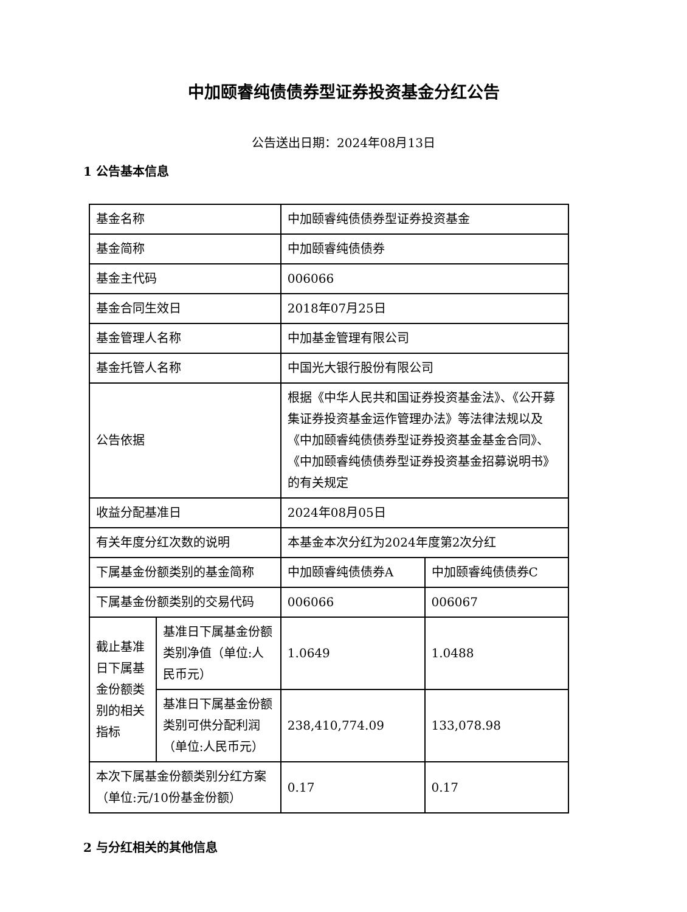中加颐睿纯债债券型证券投资基金分红公告
公告送出日期：2024年08月13日
1 公告基本信息
| 基金名称 | | 中加颐睿纯债债券型证券投资基金 | |
| 基金简称 | | 中加颐睿纯债债券 | |
| 基金主代码 | | 006066 | |
| 基金合同生效日 | | 2018年07月25日 | |
| 基金管理人名称 | | 中加基金管理有限公司 | |
| 基金托管人名称 | | 中国光大银行股份有限公司 | |
| 公告依据 | | 根据《中华人民共和国证券投资基金法》、《公开募集证券投资基金运作管理办法》等法律法规以及《中加颐睿纯债债券型证券投资基金基金合同》、《中加颐睿纯债债券型证券投资基金招募说明书》的有关规定 | |
| 收益分配基准日 | | 2024年08月05日 | |
| 有关年度分红次数的说明 | | 本基金本次分红为2024年度第2次分红 | |
| 下属基金份额类别的基金简称 | | 中加颐睿纯债债券A | 中加颐睿纯债债券C |
| 下属基金份额类别的交易代码 | | 006066 | 006067 |
| 截止基准日下属基金份额类别的相关指标 | 基准日下属基金份额类别净值（单位:人民币元） | 1.0649 | 1.0488 |
| | 基准日下属基金份额类别可供分配利润（单位:人民币元） | 238,410,774.09 | 133,078.98 |
| 本次下属基金份额类别分红方案（单位:元/10份基金份额） | | 0.17 | 0.17 |
2 与分红相关的其他信息